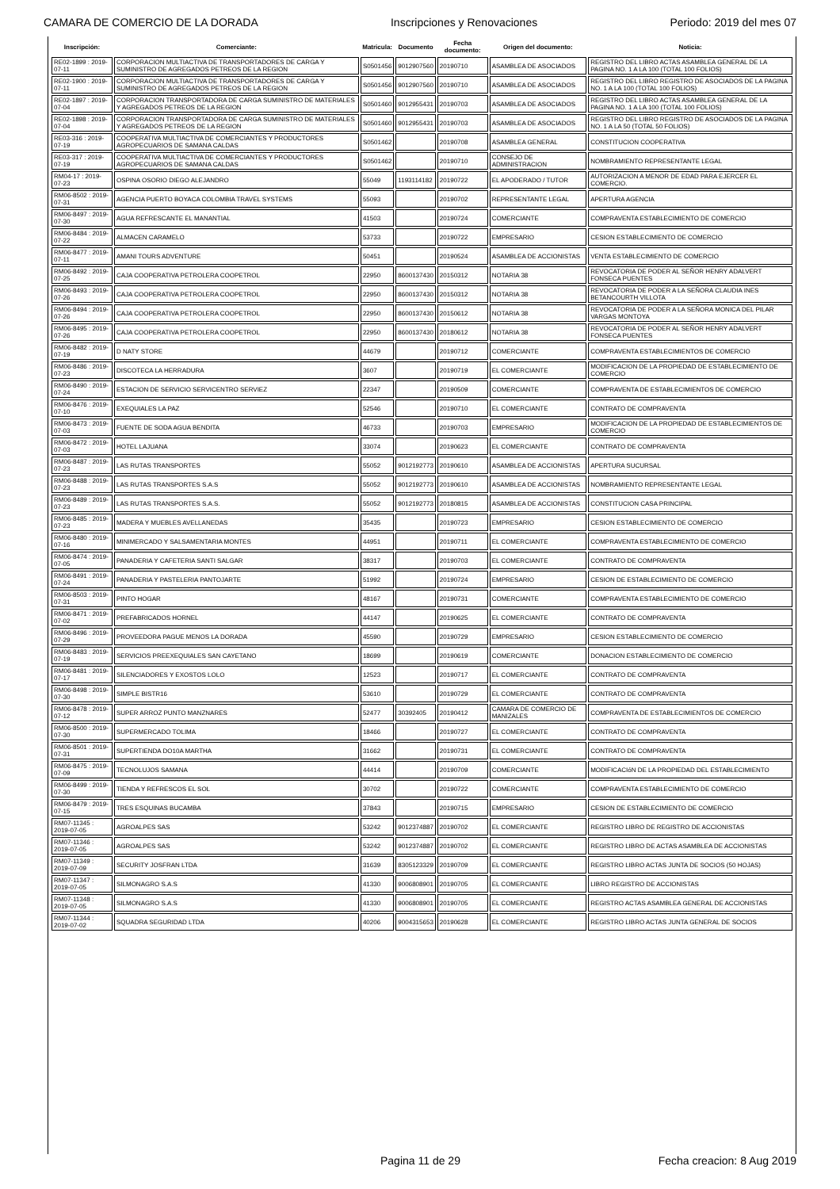CAMARA DE COMERCIO DE LA DORADA Inscripciones y Renovaciones Periodo: 2019 del mes 07
| Inscripción: | Comerciante: | Matricula: | Documento | Fecha documento: | Origen del documento: | Noticia: |
| --- | --- | --- | --- | --- | --- | --- |
| RE02-1899 : 2019-07-11 | CORPORACION MULTIACTIVA DE TRANSPORTADORES DE CARGA Y SUMINISTRO DE AGREGADOS PETREOS DE LA REGION | S0501456 | 9012907560 | 20190710 | ASAMBLEA DE ASOCIADOS | REGISTRO DEL LIBRO ACTAS ASAMBLEA GENERAL DE LA PAGINA NO. 1 A LA 100 (TOTAL 100 FOLIOS) |
| RE02-1900 : 2019-07-11 | CORPORACION MULTIACTIVA DE TRANSPORTADORES DE CARGA Y SUMINISTRO DE AGREGADOS PETREOS DE LA REGION | S0501456 | 9012907560 | 20190710 | ASAMBLEA DE ASOCIADOS | REGISTRO DEL LIBRO REGISTRO DE ASOCIADOS DE LA PAGINA NO. 1 A LA 100 (TOTAL 100 FOLIOS) |
| RE02-1897 : 2019-07-04 | CORPORACION TRANSPORTADORA DE CARGA SUMINISTRO DE MATERIALES Y AGREGADOS PETREOS DE LA REGION | S0501460 | 9012955431 | 20190703 | ASAMBLEA DE ASOCIADOS | REGISTRO DEL LIBRO ACTAS ASAMBLEA GENERAL DE LA PAGINA NO. 1 A LA 100 (TOTAL 100 FOLIOS) |
| RE02-1898 : 2019-07-04 | CORPORACION TRANSPORTADORA DE CARGA SUMINISTRO DE MATERIALES Y AGREGADOS PETREOS DE LA REGION | S0501460 | 9012955431 | 20190703 | ASAMBLEA DE ASOCIADOS | REGISTRO DEL LIBRO REGISTRO DE ASOCIADOS DE LA PAGINA NO. 1 A LA 50 (TOTAL 50 FOLIOS) |
| RE03-316 : 2019-07-19 | COOPERATIVA MULTIACTIVA DE COMERCIANTES Y PRODUCTORES AGROPECUARIOS DE SAMANA CALDAS | S0501462 | | 20190708 | ASAMBLEA GENERAL | CONSTITUCION COOPERATIVA |
| RE03-317 : 2019-07-19 | COOPERATIVA MULTIACTIVA DE COMERCIANTES Y PRODUCTORES AGROPECUARIOS DE SAMANA CALDAS | S0501462 | | 20190710 | CONSEJO DE ADMINISTRACION | NOMBRAMIENTO REPRESENTANTE LEGAL |
| RM04-17 : 2019-07-23 | OSPINA OSORIO DIEGO ALEJANDRO | 55049 | 1193114182 | 20190722 | EL APODERADO / TUTOR | AUTORIZACION A MENOR DE EDAD PARA EJERCER EL COMERCIO. |
| RM06-8502 : 2019-07-31 | AGENCIA PUERTO BOYACA COLOMBIA TRAVEL SYSTEMS | 55093 | | 20190702 | REPRESENTANTE LEGAL | APERTURA AGENCIA |
| RM06-8497 : 2019-07-30 | AGUA REFRESCANTE EL MANANTIAL | 41503 | | 20190724 | COMERCIANTE | COMPRAVENTA ESTABLECIMIENTO DE COMERCIO |
| RM06-8484 : 2019-07-22 | ALMACEN CARAMELO | 53733 | | 20190722 | EMPRESARIO | CESION ESTABLECIMIENTO DE COMERCIO |
| RM06-8477 : 2019-07-11 | AMANI TOURS ADVENTURE | 50451 | | 20190524 | ASAMBLEA DE ACCIONISTAS | VENTA ESTABLECIMIENTO DE COMERCIO |
| RM06-8492 : 2019-07-25 | CAJA COOPERATIVA PETROLERA COOPETROL | 22950 | 8600137430 | 20150312 | NOTARIA 38 | REVOCATORIA DE PODER AL SEÑOR HENRY ADALVERT FONSECA PUENTES |
| RM06-8493 : 2019-07-26 | CAJA COOPERATIVA PETROLERA COOPETROL | 22950 | 8600137430 | 20150312 | NOTARIA 38 | REVOCATORIA DE PODER A LA SEÑORA CLAUDIA INES BETANCOURTH VILLOTA |
| RM06-8494 : 2019-07-26 | CAJA COOPERATIVA PETROLERA COOPETROL | 22950 | 8600137430 | 20150612 | NOTARIA 38 | REVOCATORIA DE PODER A LA SEÑORA MONICA DEL PILAR VARGAS MONTOYA |
| RM06-8495 : 2019-07-26 | CAJA COOPERATIVA PETROLERA COOPETROL | 22950 | 8600137430 | 20180612 | NOTARIA 38 | REVOCATORIA DE PODER AL SEÑOR HENRY ADALVERT FONSECA PUENTES |
| RM06-8482 : 2019-07-19 | D NATY STORE | 44679 | | 20190712 | COMERCIANTE | COMPRAVENTA ESTABLECIMIENTOS DE COMERCIO |
| RM06-8486 : 2019-07-23 | DISCOTECA LA HERRADURA | 3607 | | 20190719 | EL COMERCIANTE | MODIFICACION DE LA PROPIEDAD DE ESTABLECIMIENTO DE COMERCIO |
| RM06-8490 : 2019-07-24 | ESTACION DE SERVICIO SERVICENTRO SERVIEZ | 22347 | | 20190509 | COMERCIANTE | COMPRAVENTA DE ESTABLECIMIENTOS DE COMERCIO |
| RM06-8476 : 2019-07-10 | EXEQUIALES LA PAZ | 52546 | | 20190710 | EL COMERCIANTE | CONTRATO DE COMPRAVENTA |
| RM06-8473 : 2019-07-03 | FUENTE DE SODA AGUA BENDITA | 46733 | | 20190703 | EMPRESARIO | MODIFICACION DE LA PROPIEDAD DE ESTABLECIMIENTOS DE COMERCIO |
| RM06-8472 : 2019-07-03 | HOTEL LAJUANA | 33074 | | 20190623 | EL COMERCIANTE | CONTRATO DE COMPRAVENTA |
| RM06-8487 : 2019-07-23 | LAS RUTAS TRANSPORTES | 55052 | 9012192773 | 20190610 | ASAMBLEA DE ACCIONISTAS | APERTURA SUCURSAL |
| RM06-8488 : 2019-07-23 | LAS RUTAS TRANSPORTES S.A.S | 55052 | 9012192773 | 20190610 | ASAMBLEA DE ACCIONISTAS | NOMBRAMIENTO REPRESENTANTE LEGAL |
| RM06-8489 : 2019-07-23 | LAS RUTAS TRANSPORTES S.A.S. | 55052 | 9012192773 | 20180815 | ASAMBLEA DE ACCIONISTAS | CONSTITUCION CASA PRINCIPAL |
| RM06-8485 : 2019-07-23 | MADERA Y MUEBLES AVELLANEDAS | 35435 | | 20190723 | EMPRESARIO | CESION ESTABLECIMIENTO DE COMERCIO |
| RM06-8480 : 2019-07-16 | MINIMERCADO Y SALSAMENTARIA MONTES | 44951 | | 20190711 | EL COMERCIANTE | COMPRAVENTA ESTABLECIMIENTO DE COMERCIO |
| RM06-8474 : 2019-07-05 | PANADERIA Y CAFETERIA SANTI SALGAR | 38317 | | 20190703 | EL COMERCIANTE | CONTRATO DE COMPRAVENTA |
| RM06-8491 : 2019-07-24 | PANADERIA Y PASTELERIA PANTOJARTE | 51992 | | 20190724 | EMPRESARIO | CESION DE ESTABLECIMIENTO DE COMERCIO |
| RM06-8503 : 2019-07-31 | PINTO HOGAR | 48167 | | 20190731 | COMERCIANTE | COMPRAVENTA ESTABLECIMIENTO DE COMERCIO |
| RM06-8471 : 2019-07-02 | PREFABRICADOS HORNEL | 44147 | | 20190625 | EL COMERCIANTE | CONTRATO DE COMPRAVENTA |
| RM06-8496 : 2019-07-29 | PROVEEDORA PAGUE MENOS LA DORADA | 45590 | | 20190729 | EMPRESARIO | CESION ESTABLECIMIENTO DE COMERCIO |
| RM06-8483 : 2019-07-19 | SERVICIOS PREEXEQUIALES SAN CAYETANO | 18699 | | 20190619 | COMERCIANTE | DONACION ESTABLECIMIENTO DE COMERCIO |
| RM06-8481 : 2019-07-17 | SILENCIADORES Y EXOSTOS LOLO | 12523 | | 20190717 | EL COMERCIANTE | CONTRATO DE COMPRAVENTA |
| RM06-8498 : 2019-07-30 | SIMPLE BISTR16 | 53610 | | 20190729 | EL COMERCIANTE | CONTRATO DE COMPRAVENTA |
| RM06-8478 : 2019-07-12 | SUPER ARROZ PUNTO MANZNARES | 52477 | 30392405 | 20190412 | CAMARA DE COMERCIO DE MANIZALES | COMPRAVENTA DE ESTABLECIMIENTOS DE COMERCIO |
| RM06-8500 : 2019-07-30 | SUPERMERCADO TOLIMA | 18466 | | 20190727 | EL COMERCIANTE | CONTRATO DE COMPRAVENTA |
| RM06-8501 : 2019-07-31 | SUPERTIENDA DO10A MARTHA | 31662 | | 20190731 | EL COMERCIANTE | CONTRATO DE COMPRAVENTA |
| RM06-8475 : 2019-07-09 | TECNOLUJOS SAMANA | 44414 | | 20190709 | COMERCIANTE | MODIFICACIóN DE LA PROPIEDAD DEL ESTABLECIMIENTO |
| RM06-8499 : 2019-07-30 | TIENDA Y REFRESCOS EL SOL | 30702 | | 20190722 | COMERCIANTE | COMPRAVENTA ESTABLECIMIENTO DE COMERCIO |
| RM06-8479 : 2019-07-15 | TRES ESQUINAS BUCAMBA | 37843 | | 20190715 | EMPRESARIO | CESION DE ESTABLECIMIENTO DE COMERCIO |
| RM07-11345 : 2019-07-05 | AGROALPES SAS | 53242 | 9012374887 | 20190702 | EL COMERCIANTE | REGISTRO LIBRO DE REGISTRO DE ACCIONISTAS |
| RM07-11346 : 2019-07-05 | AGROALPES SAS | 53242 | 9012374887 | 20190702 | EL COMERCIANTE | REGISTRO LIBRO DE ACTAS ASAMBLEA DE ACCIONISTAS |
| RM07-11349 : 2019-07-09 | SECURITY JOSFRAN LTDA | 31639 | 8305123329 | 20190709 | EL COMERCIANTE | REGISTRO LIBRO ACTAS JUNTA DE SOCIOS (50 HOJAS) |
| RM07-11347 : 2019-07-05 | SILMONAGRO S.A.S | 41330 | 9006808901 | 20190705 | EL COMERCIANTE | LIBRO REGISTRO DE ACCIONISTAS |
| RM07-11348 : 2019-07-05 | SILMONAGRO S.A.S | 41330 | 9006808901 | 20190705 | EL COMERCIANTE | REGISTRO ACTAS ASAMBLEA GENERAL DE ACCIONISTAS |
| RM07-11344 : 2019-07-02 | SQUADRA SEGURIDAD LTDA | 40206 | 9004315653 | 20190628 | EL COMERCIANTE | REGISTRO LIBRO ACTAS JUNTA GENERAL DE SOCIOS |
Pagina 11 de 29 Fecha creacion: 8 Aug 2019